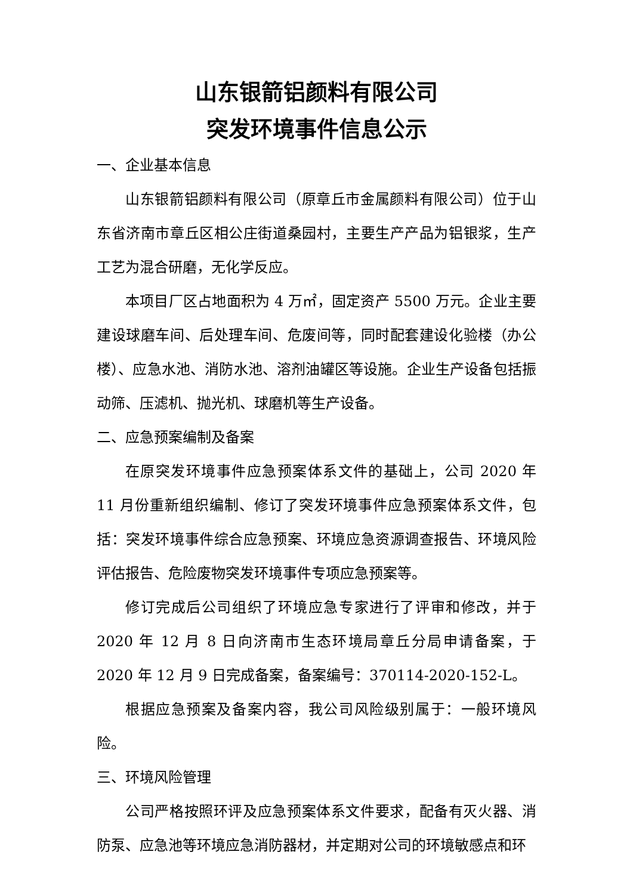山东银箭铝颜料有限公司
突发环境事件信息公示
一、企业基本信息
山东银箭铝颜料有限公司（原章丘市金属颜料有限公司）位于山东省济南市章丘区相公庄街道桑园村，主要生产产品为铝银浆，生产工艺为混合研磨，无化学反应。
本项目厂区占地面积为 4 万㎡，固定资产 5500 万元。企业主要建设球磨车间、后处理车间、危废间等，同时配套建设化验楼（办公楼）、应急水池、消防水池、溶剂油罐区等设施。企业生产设备包括振动筛、压滤机、抛光机、球磨机等生产设备。
二、应急预案编制及备案
在原突发环境事件应急预案体系文件的基础上，公司 2020 年 11 月份重新组织编制、修订了突发环境事件应急预案体系文件，包括：突发环境事件综合应急预案、环境应急资源调查报告、环境风险评估报告、危险废物突发环境事件专项应急预案等。
修订完成后公司组织了环境应急专家进行了评审和修改，并于 2020 年 12 月 8 日向济南市生态环境局章丘分局申请备案，于 2020 年 12 月 9 日完成备案，备案编号：370114-2020-152-L。
根据应急预案及备案内容，我公司风险级别属于：一般环境风险。
三、环境风险管理
公司严格按照环评及应急预案体系文件要求，配备有灭火器、消防泵、应急池等环境应急消防器材，并定期对公司的环境敏感点和环